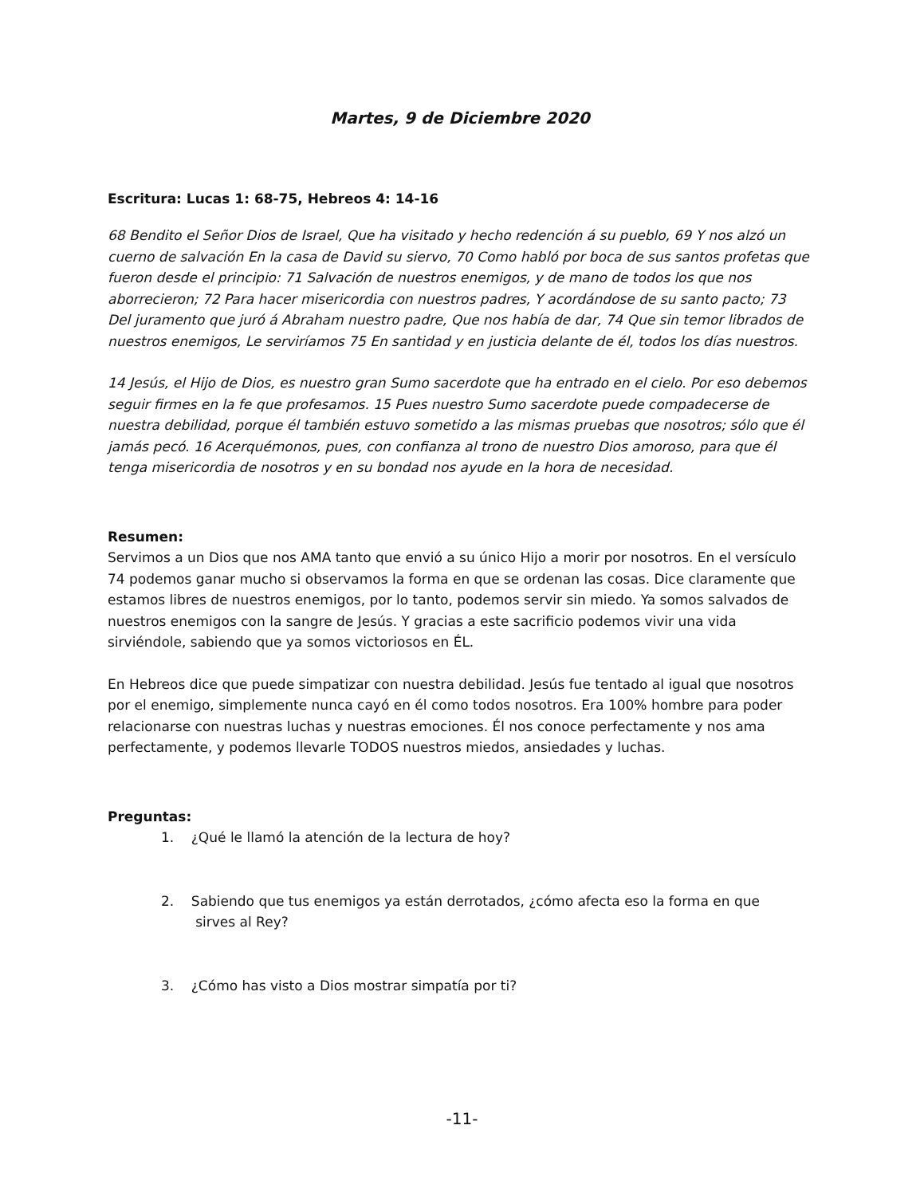Martes, 9 de Diciembre 2020
Escritura: Lucas 1: 68-75, Hebreos 4: 14-16
68 Bendito el Señor Dios de Israel, Que ha visitado y hecho redención á su pueblo, 69 Y nos alzó un cuerno de salvación En la casa de David su siervo, 70 Como habló por boca de sus santos profetas que fueron desde el principio: 71 Salvación de nuestros enemigos, y de mano de todos los que nos aborrecieron; 72 Para hacer misericordia con nuestros padres, Y acordándose de su santo pacto; 73 Del juramento que juró á Abraham nuestro padre, Que nos había de dar, 74 Que sin temor librados de nuestros enemigos, Le serviríamos 75 En santidad y en justicia delante de él, todos los días nuestros.
14 Jesús, el Hijo de Dios, es nuestro gran Sumo sacerdote que ha entrado en el cielo. Por eso debemos seguir firmes en la fe que profesamos. 15 Pues nuestro Sumo sacerdote puede compadecerse de nuestra debilidad, porque él también estuvo sometido a las mismas pruebas que nosotros; sólo que él jamás pecó. 16 Acerquémonos, pues, con confianza al trono de nuestro Dios amoroso, para que él tenga misericordia de nosotros y en su bondad nos ayude en la hora de necesidad.
Resumen:
Servimos a un Dios que nos AMA tanto que envió a su único Hijo a morir por nosotros. En el versículo 74 podemos ganar mucho si observamos la forma en que se ordenan las cosas. Dice claramente que estamos libres de nuestros enemigos, por lo tanto, podemos servir sin miedo. Ya somos salvados de nuestros enemigos con la sangre de Jesús. Y gracias a este sacrificio podemos vivir una vida sirviéndole, sabiendo que ya somos victoriosos en ÉL.
En Hebreos dice que puede simpatizar con nuestra debilidad. Jesús fue tentado al igual que nosotros por el enemigo, simplemente nunca cayó en él como todos nosotros. Era 100% hombre para poder relacionarse con nuestras luchas y nuestras emociones. Él nos conoce perfectamente y nos ama perfectamente, y podemos llevarle TODOS nuestros miedos, ansiedades y luchas.
Preguntas:
1. ¿Qué le llamó la atención de la lectura de hoy?
2. Sabiendo que tus enemigos ya están derrotados, ¿cómo afecta eso la forma en que
sirves al Rey?
3. ¿Cómo has visto a Dios mostrar simpatía por ti?
-11-